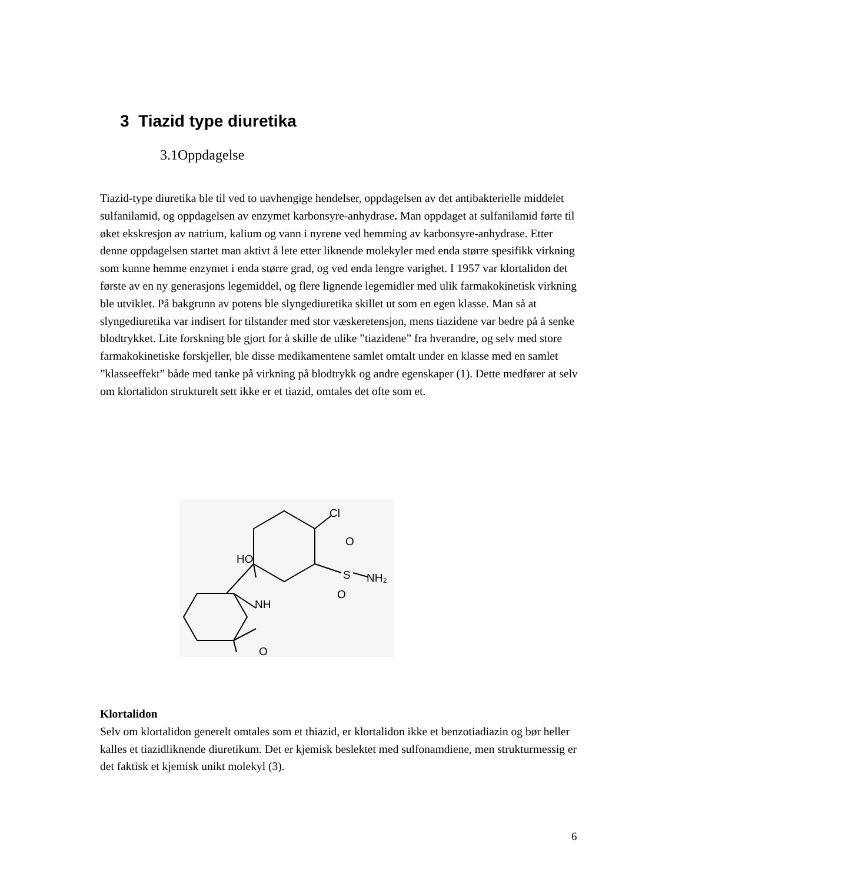3 Tiazid type diuretika
3.1Oppdagelse
Tiazid-type diuretika ble til ved to uavhengige hendelser, oppdagelsen av det antibakterielle middelet sulfanilamid, og oppdagelsen av enzymet karbonsyre-anhydrase. Man oppdaget at sulfanilamid førte til øket ekskresjon av natrium, kalium og vann i nyrene ved hemming av karbonsyre-anhydrase. Etter denne oppdagelsen startet man aktivt å lete etter liknende molekyler med enda større spesifikk virkning som kunne hemme enzymet i enda større grad, og ved enda lengre varighet. I 1957 var klortalidon det første av en ny generasjons legemiddel, og flere lignende legemidler med ulik farmakokinetisk virkning ble utviklet. På bakgrunn av potens ble slyngediuretika skillet ut som en egen klasse. Man så at slyngediuretika var indisert for tilstander med stor væskeretensjon, mens tiazidene var bedre på å senke blodtrykket. Lite forskning ble gjort for å skille de ulike ”tiazidene” fra hverandre, og selv med store farmakokinetiske forskjeller, ble disse medikamentene samlet omtalt under en klasse med en samlet ”klasseeffekt” både med tanke på virkning på blodtrykk og andre egenskaper (1). Dette medfører at selv om klortalidon strukturelt sett ikke er et tiazid, omtales det ofte som et.
Cl
O
S
NH₂
O
HO
NH
O
Klortalidon
Selv om klortalidon generelt omtales som et thiazid, er klortalidon ikke et benzotiadiazin og bør heller kalles et tiazidliknende diuretikum. Det er kjemisk beslektet med sulfonamdiene, men strukturmessig er det faktisk et kjemisk unikt molekyl (3).
6